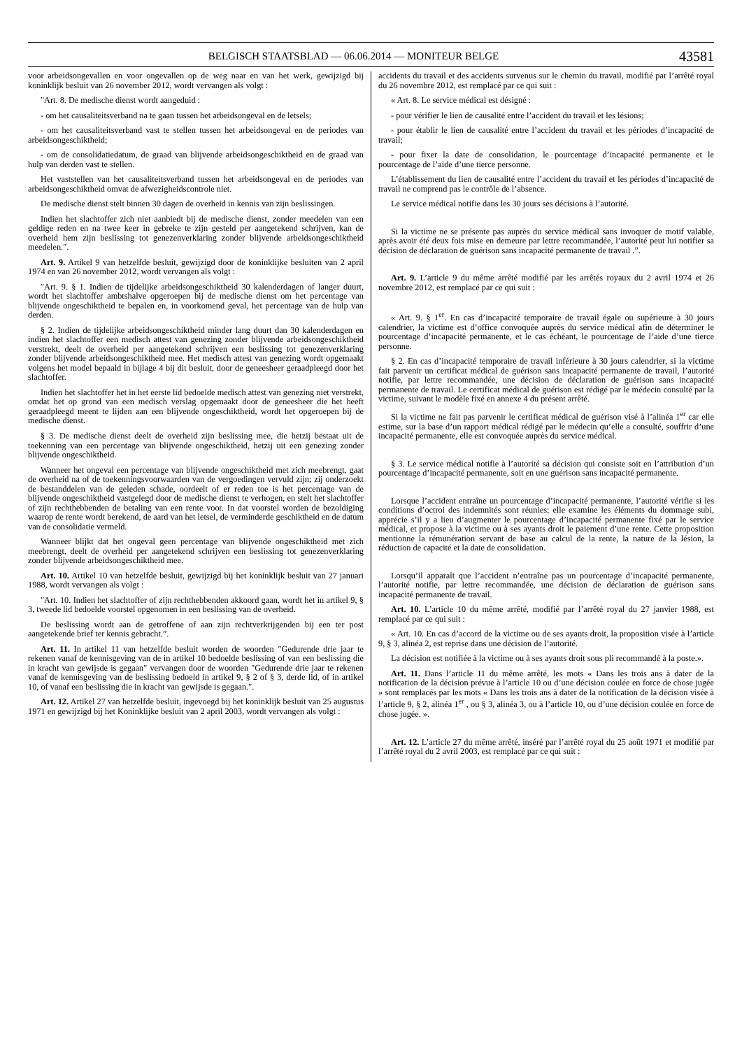BELGISCH STAATSBLAD — 06.06.2014 — MONITEUR BELGE 43581
voor arbeidsongevallen en voor ongevallen op de weg naar en van het werk, gewijzigd bij koninklijk besluit van 26 november 2012, wordt vervangen als volgt :
″Art. 8. De medische dienst wordt aangeduid :
- om het causaliteitsverband na te gaan tussen het arbeidsongeval en de letsels;
- om het causaliteitsverband vast te stellen tussen het arbeidsongeval en de periodes van arbeidsongeschiktheid;
- om de consolidatiedatum, de graad van blijvende arbeidsongeschiktheid en de graad van hulp van derden vast te stellen.
Het vaststellen van het causaliteitsverband tussen het arbeidsongeval en de periodes van arbeidsongeschiktheid omvat de afwezigheidscontrole niet.
De medische dienst stelt binnen 30 dagen de overheid in kennis van zijn beslissingen.
Indien het slachtoffer zich niet aanbiedt bij de medische dienst, zonder meedelen van een geldige reden en na twee keer in gebreke te zijn gesteld per aangetekend schrijven, kan de overheid hem zijn beslissing tot genezenverklaring zonder blijvende arbeidsongeschiktheid meedelen.″.
Art. 9. Artikel 9 van hetzelfde besluit, gewijzigd door de koninklijke besluiten van 2 april 1974 en van 26 november 2012, wordt vervangen als volgt :
″Art. 9. § 1. Indien de tijdelijke arbeidsongeschiktheid 30 kalenderdagen of langer duurt, wordt het slachtoffer ambtshalve opgeroepen bij de medische dienst om het percentage van blijvende ongeschiktheid te bepalen en, in voorkomend geval, het percentage van de hulp van derden.
§ 2. Indien de tijdelijke arbeidsongeschiktheid minder lang duurt dan 30 kalenderdagen en indien het slachtoffer een medisch attest van genezing zonder blijvende arbeidsongeschiktheid verstrekt, deelt de overheid per aangetekend schrijven een beslissing tot genezenverklaring zonder blijvende arbeidsongeschiktheid mee. Het medisch attest van genezing wordt opgemaakt volgens het model bepaald in bijlage 4 bij dit besluit, door de geneesheer geraadpleegd door het slachtoffer.
Indien het slachtoffer het in het eerste lid bedoelde medisch attest van genezing niet verstrekt, omdat het op grond van een medisch verslag opgemaakt door de geneesheer die het heeft geraadpleegd meent te lijden aan een blijvende ongeschiktheid, wordt het opgeroepen bij de medische dienst.
§ 3. De medische dienst deelt de overheid zijn beslissing mee, die hetzij bestaat uit de toekenning van een percentage van blijvende ongeschiktheid, hetzij uit een genezing zonder blijvende ongeschiktheid.
Wanneer het ongeval een percentage van blijvende ongeschiktheid met zich meebrengt, gaat de overheid na of de toekenningsvoorwaarden van de vergoedingen vervuld zijn; zij onderzoekt de bestanddelen van de geleden schade, oordeelt of er reden toe is het percentage van de blijvende ongeschiktheid vastgelegd door de medische dienst te verhogen, en stelt het slachtoffer of zijn rechthebbenden de betaling van een rente voor. In dat voorstel worden de bezoldiging waarop de rente wordt berekend, de aard van het letsel, de verminderde geschiktheid en de datum van de consolidatie vermeld.
Wanneer blijkt dat het ongeval geen percentage van blijvende ongeschiktheid met zich meebrengt, deelt de overheid per aangetekend schrijven een beslissing tot genezenverklaring zonder blijvende arbeidsongeschiktheid mee.
Art. 10. Artikel 10 van hetzelfde besluit, gewijzigd bij het koninklijk besluit van 27 januari 1988, wordt vervangen als volgt :
″Art. 10. Indien het slachtoffer of zijn rechthebbenden akkoord gaan, wordt het in artikel 9, § 3, tweede lid bedoelde voorstel opgenomen in een beslissing van de overheid.
De beslissing wordt aan de getroffene of aan zijn rechtverkrijgenden bij een ter post aangetekende brief ter kennis gebracht.”.
Art. 11. In artikel 11 van hetzelfde besluit worden de woorden ″Gedurende drie jaar te rekenen vanaf de kennisgeving van de in artikel 10 bedoelde beslissing of van een beslissing die in kracht van gewijsde is gegaan″ vervangen door de woorden ″Gedurende drie jaar te rekenen vanaf de kennisgeving van de beslissing bedoeld in artikel 9, § 2 of § 3, derde lid, of in artikel 10, of vanaf een beslissing die in kracht van gewijsde is gegaan.″.
Art. 12. Artikel 27 van hetzelfde besluit, ingevoegd bij het koninklijk besluit van 25 augustus 1971 en gewijzigd bij het Koninklijke besluit van 2 april 2003, wordt vervangen als volgt :
accidents du travail et des accidents survenus sur le chemin du travail, modifié par l’arrêté royal du 26 novembre 2012, est remplacé par ce qui suit :
« Art. 8. Le service médical est désigné :
- pour vérifier le lien de causalité entre l’accident du travail et les lésions;
- pour établir le lien de causalité entre l’accident du travail et les périodes d’incapacité de travail;
- pour fixer la date de consolidation, le pourcentage d’incapacité permanente et le pourcentage de l’aide d’une tierce personne.
L’établissement du lien de causalité entre l’accident du travail et les périodes d’incapacité de travail ne comprend pas le contrôle de l’absence.
Le service médical notifie dans les 30 jours ses décisions à l’autorité.
Si la victime ne se présente pas auprès du service médical sans invoquer de motif valable, après avoir été deux fois mise en demeure par lettre recommandée, l’autorité peut lui notifier sa décision de déclaration de guérison sans incapacité permanente de travail .”.
Art. 9. L’article 9 du même arrêté modifié par les arrêtés royaux du 2 avril 1974 et 26 novembre 2012, est remplacé par ce qui suit :
« Art. 9. § 1<sup>er</sup>. En cas d’incapacité temporaire de travail égale ou supérieure à 30 jours calendrier, la victime est d’office convoquée auprès du service médical afin de déterminer le pourcentage d’incapacité permanente, et le cas échéant, le pourcentage de l’aide d’une tierce personne.
§ 2. En cas d’incapacité temporaire de travail inférieure à 30 jours calendrier, si la victime fait parvenir un certificat médical de guérison sans incapacité permanente de travail, l’autorité notifie, par lettre recommandée, une décision de déclaration de guérison sans incapacité permanente de travail. Le certificat médical de guérison est rédigé par le médecin consulté par la victime, suivant le modèle fixé en annexe 4 du présent arrêté.
Si la victime ne fait pas parvenir le certificat médical de guérison visé à l’alinéa 1<sup>er</sup> car elle estime, sur la base d’un rapport médical rédigé par le médecin qu’elle a consulté, souffrir d’une incapacité permanente, elle est convoquée auprès du service médical.
§ 3. Le service médical notifie à l’autorité sa décision qui consiste soit en l’attribution d’un pourcentage d’incapacité permanente, soit en une guérison sans incapacité permanente.
Lorsque l’accident entraîne un pourcentage d’incapacité permanente, l’autorité vérifie si les conditions d’octroi des indemnités sont réunies; elle examine les éléments du dommage subi, apprécie s’il y a lieu d’augmenter le pourcentage d’incapacité permanente fixé par le service médical, et propose à la victime ou à ses ayants droit le paiement d’une rente. Cette proposition mentionne la rémunération servant de base au calcul de la rente, la nature de la lésion, la réduction de capacité et la date de consolidation.
Lorsqu’il apparaît que l’accident n’entraîne pas un pourcentage d’incapacité permanente, l’autorité notifie, par lettre recommandée, une décision de déclaration de guérison sans incapacité permanente de travail.
Art. 10. L’article 10 du même arrêté, modifié par l’arrêté royal du 27 janvier 1988, est remplacé par ce qui suit :
« Art. 10. En cas d’accord de la victime ou de ses ayants droit, la proposition visée à l’article 9, § 3, alinéa 2, est reprise dans une décision de l’autorité.
La décision est notifiée à la victime ou à ses ayants droit sous pli recommandé à la poste.».
Art. 11. Dans l’article 11 du même arrêté, les mots « Dans les trois ans à dater de la notification de la décision prévue à l’article 10 ou d’une décision coulée en force de chose jugée » sont remplacés par les mots « Dans les trois ans à dater de la notification de la décision visée à l’article 9, § 2, alinéa 1<sup>er</sup> , ou § 3, alinéa 3, ou à l’article 10, ou d’une décision coulée en force de chose jugée. ».
Art. 12. L’article 27 du même arrêté, inséré par l’arrêté royal du 25 août 1971 et modifié par l’arrêté royal du 2 avril 2003, est remplacé par ce qui suit :